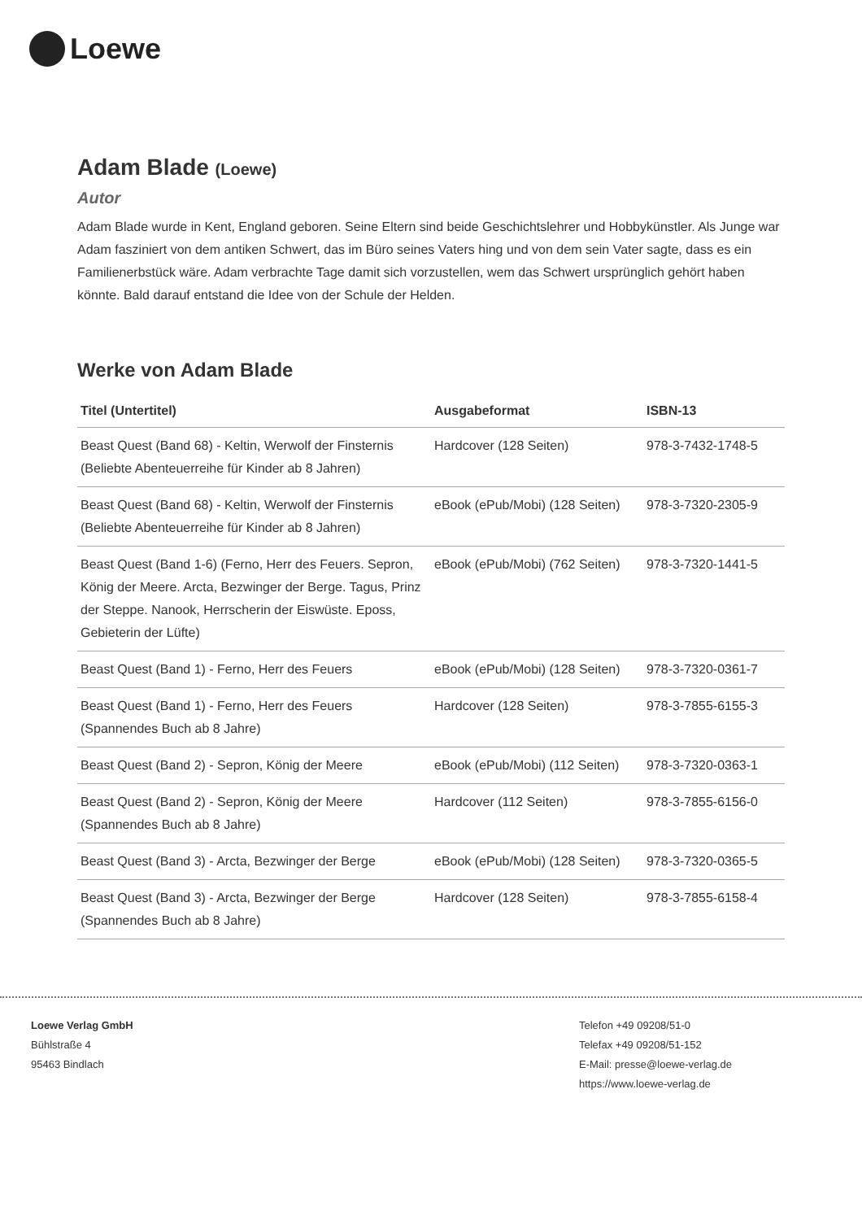Loewe
Adam Blade (Loewe)
Autor
Adam Blade wurde in Kent, England geboren. Seine Eltern sind beide Geschichtslehrer und Hobbykünstler. Als Junge war Adam fasziniert von dem antiken Schwert, das im Büro seines Vaters hing und von dem sein Vater sagte, dass es ein Familienerbstück wäre. Adam verbrachte Tage damit sich vorzustellen, wem das Schwert ursprünglich gehört haben könnte. Bald darauf entstand die Idee von der Schule der Helden.
Werke von Adam Blade
| Titel (Untertitel) | Ausgabeformat | ISBN-13 |
| --- | --- | --- |
| Beast Quest (Band 68) - Keltin, Werwolf der Finsternis (Beliebte Abenteuerreihe für Kinder ab 8 Jahren) | Hardcover (128 Seiten) | 978-3-7432-1748-5 |
| Beast Quest (Band 68) - Keltin, Werwolf der Finsternis (Beliebte Abenteuerreihe für Kinder ab 8 Jahren) | eBook (ePub/Mobi) (128 Seiten) | 978-3-7320-2305-9 |
| Beast Quest (Band 1-6) (Ferno, Herr des Feuers. Sepron, König der Meere. Arcta, Bezwinger der Berge. Tagus, Prinz der Steppe. Nanook, Herrscherin der Eiswüste. Eposs, Gebieterin der Lüfte) | eBook (ePub/Mobi) (762 Seiten) | 978-3-7320-1441-5 |
| Beast Quest (Band 1) - Ferno, Herr des Feuers | eBook (ePub/Mobi) (128 Seiten) | 978-3-7320-0361-7 |
| Beast Quest (Band 1) - Ferno, Herr des Feuers (Spannendes Buch ab 8 Jahre) | Hardcover (128 Seiten) | 978-3-7855-6155-3 |
| Beast Quest (Band 2) - Sepron, König der Meere | eBook (ePub/Mobi) (112 Seiten) | 978-3-7320-0363-1 |
| Beast Quest (Band 2) - Sepron, König der Meere (Spannendes Buch ab 8 Jahre) | Hardcover (112 Seiten) | 978-3-7855-6156-0 |
| Beast Quest (Band 3) - Arcta, Bezwinger der Berge | eBook (ePub/Mobi) (128 Seiten) | 978-3-7320-0365-5 |
| Beast Quest (Band 3) - Arcta, Bezwinger der Berge (Spannendes Buch ab 8 Jahre) | Hardcover (128 Seiten) | 978-3-7855-6158-4 |
Loewe Verlag GmbH
Bühlstraße 4
95463 Bindlach
Telefon +49 09208/51-0
Telefax +49 09208/51-152
E-Mail: presse@loewe-verlag.de
https://www.loewe-verlag.de